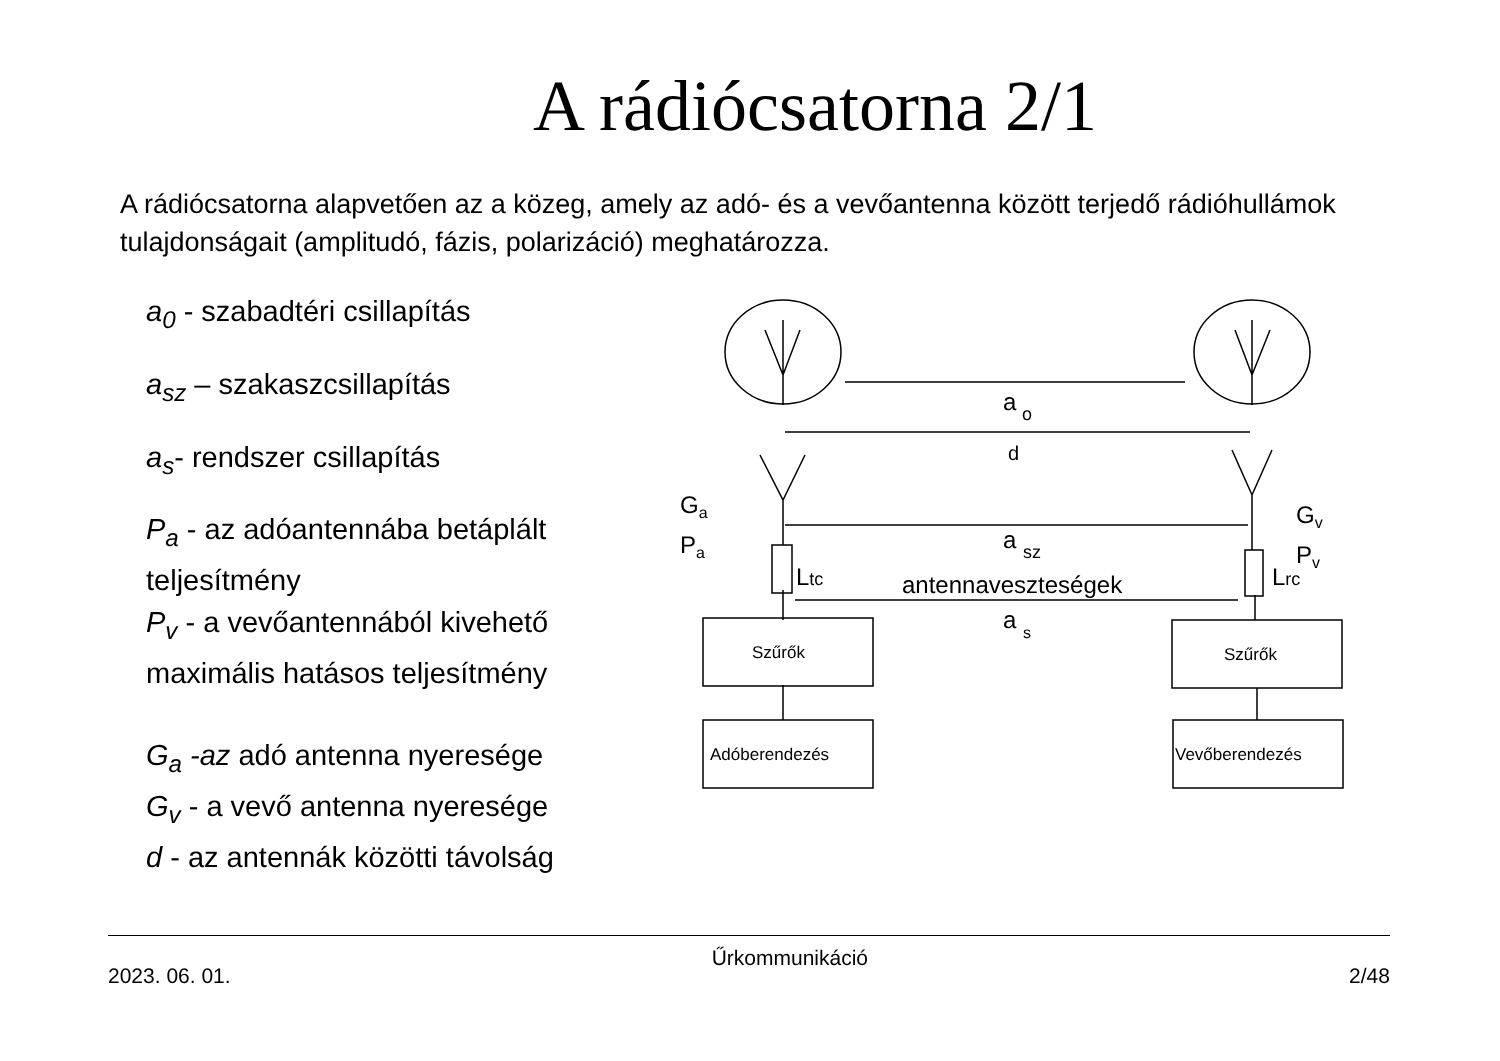A rádiócsatorna 2/1
A rádiócsatorna alapvetően az a közeg, amely az adó- és a vevőantenna között terjedő rádióhullámok tulajdonságait (amplitudó, fázis, polarizáció) meghatározza.
a<sub>0</sub> - szabadtéri csillapítás
a<sub>sz</sub> – szakaszcsillapítás
a<sub>s</sub>- rendszer csillapítás
P<sub>a</sub> - az adóantennába betáplált teljesítmény
P<sub>v</sub> - a vevőantennából kivehető maximális hatásos teljesítmény
G<sub>a</sub> -az adó antenna nyeresége
G<sub>v</sub> - a vevő antenna nyeresége
d - az antennák közötti távolság
a
o
d
a
sz
a
s
Ga
Pa
Gv
Pv
Ltc
Lrc
antennaveszteségek
Szűrők
Szűrők
Adóberendezés
Vevőberendezés
2023. 06. 01. Űrkommunikáció 2/48